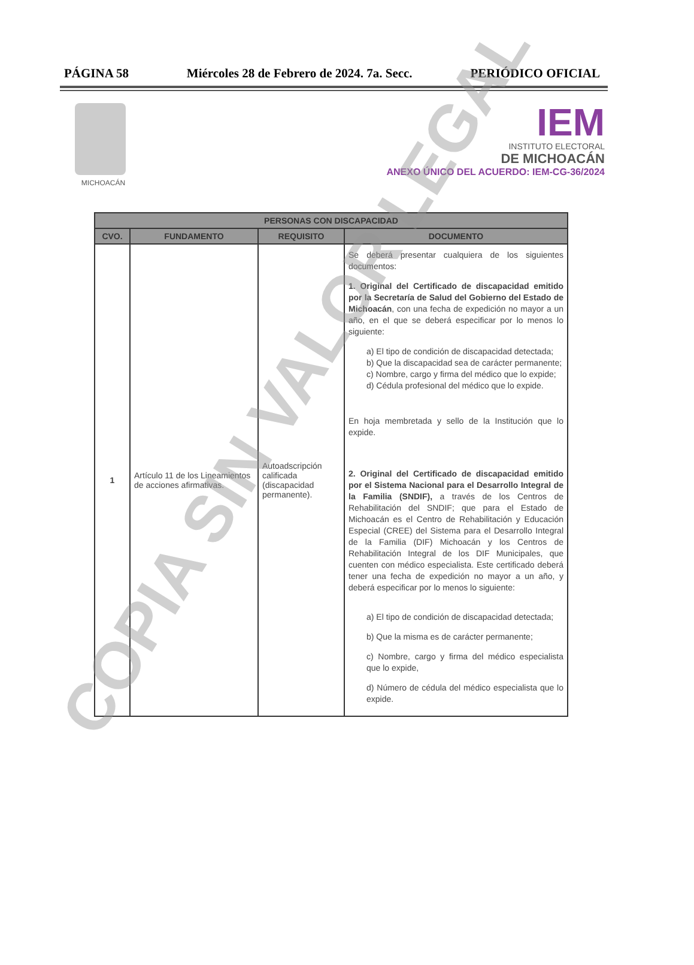PÁGINA 58 Miércoles 28 de Febrero de 2024. 7a. Secc. PERIÓDICO OFICIAL
MICHOACÁN
IEM
INSTITUTO ELECTORAL
DE MICHOACÁN
ANEXO ÚNICO DEL ACUERDO: IEM-CG-36/2024
| PERSONAS CON DISCAPACIDAD | | | |
| --- | --- | --- | --- |
| CVO. | FUNDAMENTO | REQUISITO | DOCUMENTO |
| 1 | Artículo 11 de los Lineamientos de acciones afirmativas. | Autoadscripción calificada (discapacidad permanente). | Se deberá presentar cualquiera de los siguientes documentos: 1. Original del Certificado de discapacidad emitido por la Secretaría de Salud del Gobierno del Estado de Michoacán , con una fecha de expedición no mayor a un año, en el que se deberá especificar por lo menos lo siguiente: a) El tipo de condición de discapacidad detectada; b) Que la discapacidad sea de carácter permanente; c) Nombre, cargo y firma del médico que lo expide; d) Cédula profesional del médico que lo expide. En hoja membretada y sello de la Institución que lo expide. 2. Original del Certificado de discapacidad emitido por el Sistema Nacional para el Desarrollo Integral de la Familia (SNDIF), a través de los Centros de Rehabilitación del SNDIF; que para el Estado de Michoacán es el Centro de Rehabilitación y Educación Especial (CREE) del Sistema para el Desarrollo Integral de la Familia (DIF) Michoacán y los Centros de Rehabilitación Integral de los DIF Municipales, que cuenten con médico especialista. Este certificado deberá tener una fecha de expedición no mayor a un año, y deberá especificar por lo menos lo siguiente: a) El tipo de condición de discapacidad detectada; b) Que la misma es de carácter permanente; c) Nombre, cargo y firma del médico especialista que lo expide, d) Número de cédula del médico especialista que lo expide. |
COPIA SIN VALOR LEGAL